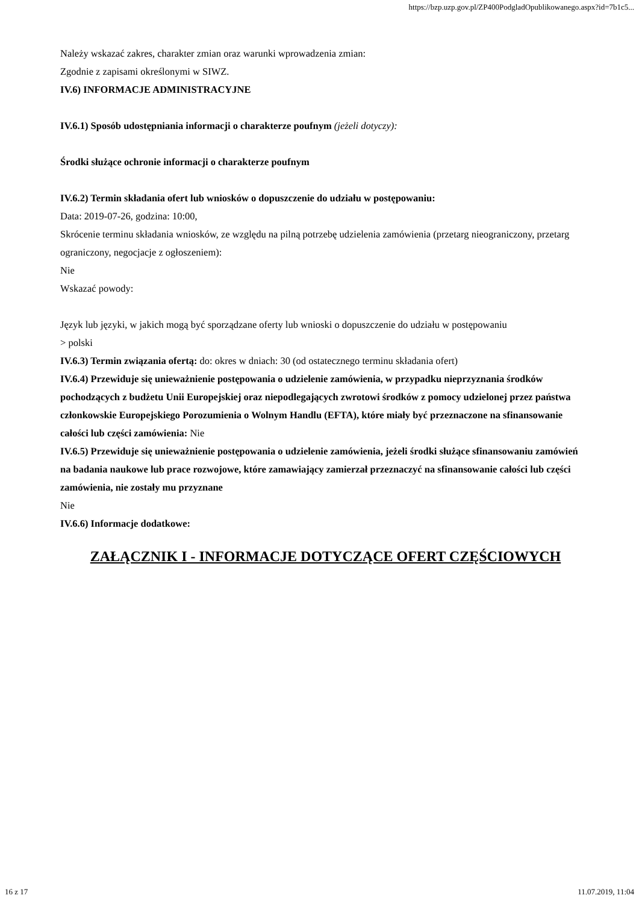https://bzp.uzp.gov.pl/ZP400PodgladOpublikowanego.aspx?id=7b1c5...
Należy wskazać zakres, charakter zmian oraz warunki wprowadzenia zmian:
Zgodnie z zapisami określonymi w SIWZ.
IV.6) INFORMACJE ADMINISTRACYJNE
IV.6.1) Sposób udostępniania informacji o charakterze poufnym (jeżeli dotyczy):
Środki służące ochronie informacji o charakterze poufnym
IV.6.2) Termin składania ofert lub wniosków o dopuszczenie do udziału w postępowaniu:
Data: 2019-07-26, godzina: 10:00,
Skrócenie terminu składania wniosków, ze względu na pilną potrzebę udzielenia zamówienia (przetarg nieograniczony, przetarg ograniczony, negocjacje z ogłoszeniem):
Nie
Wskazać powody:
Język lub języki, w jakich mogą być sporządzane oferty lub wnioski o dopuszczenie do udziału w postępowaniu
> polski
IV.6.3) Termin związania ofertą: do: okres w dniach: 30 (od ostatecznego terminu składania ofert)
IV.6.4) Przewiduje się unieważnienie postępowania o udzielenie zamówienia, w przypadku nieprzyznania środków pochodzących z budżetu Unii Europejskiej oraz niepodlegających zwrotowi środków z pomocy udzielonej przez państwa członkowskie Europejskiego Porozumienia o Wolnym Handlu (EFTA), które miały być przeznaczone na sfinansowanie całości lub części zamówienia: Nie
IV.6.5) Przewiduje się unieważnienie postępowania o udzielenie zamówienia, jeżeli środki służące sfinansowaniu zamówień na badania naukowe lub prace rozwojowe, które zamawiający zamierzał przeznaczyć na sfinansowanie całości lub części zamówienia, nie zostały mu przyznane
Nie
IV.6.6) Informacje dodatkowe:
ZAŁĄCZNIK I - INFORMACJE DOTYCZĄCE OFERT CZĘŚCIOWYCH
16 z 17 11.07.2019, 11:04